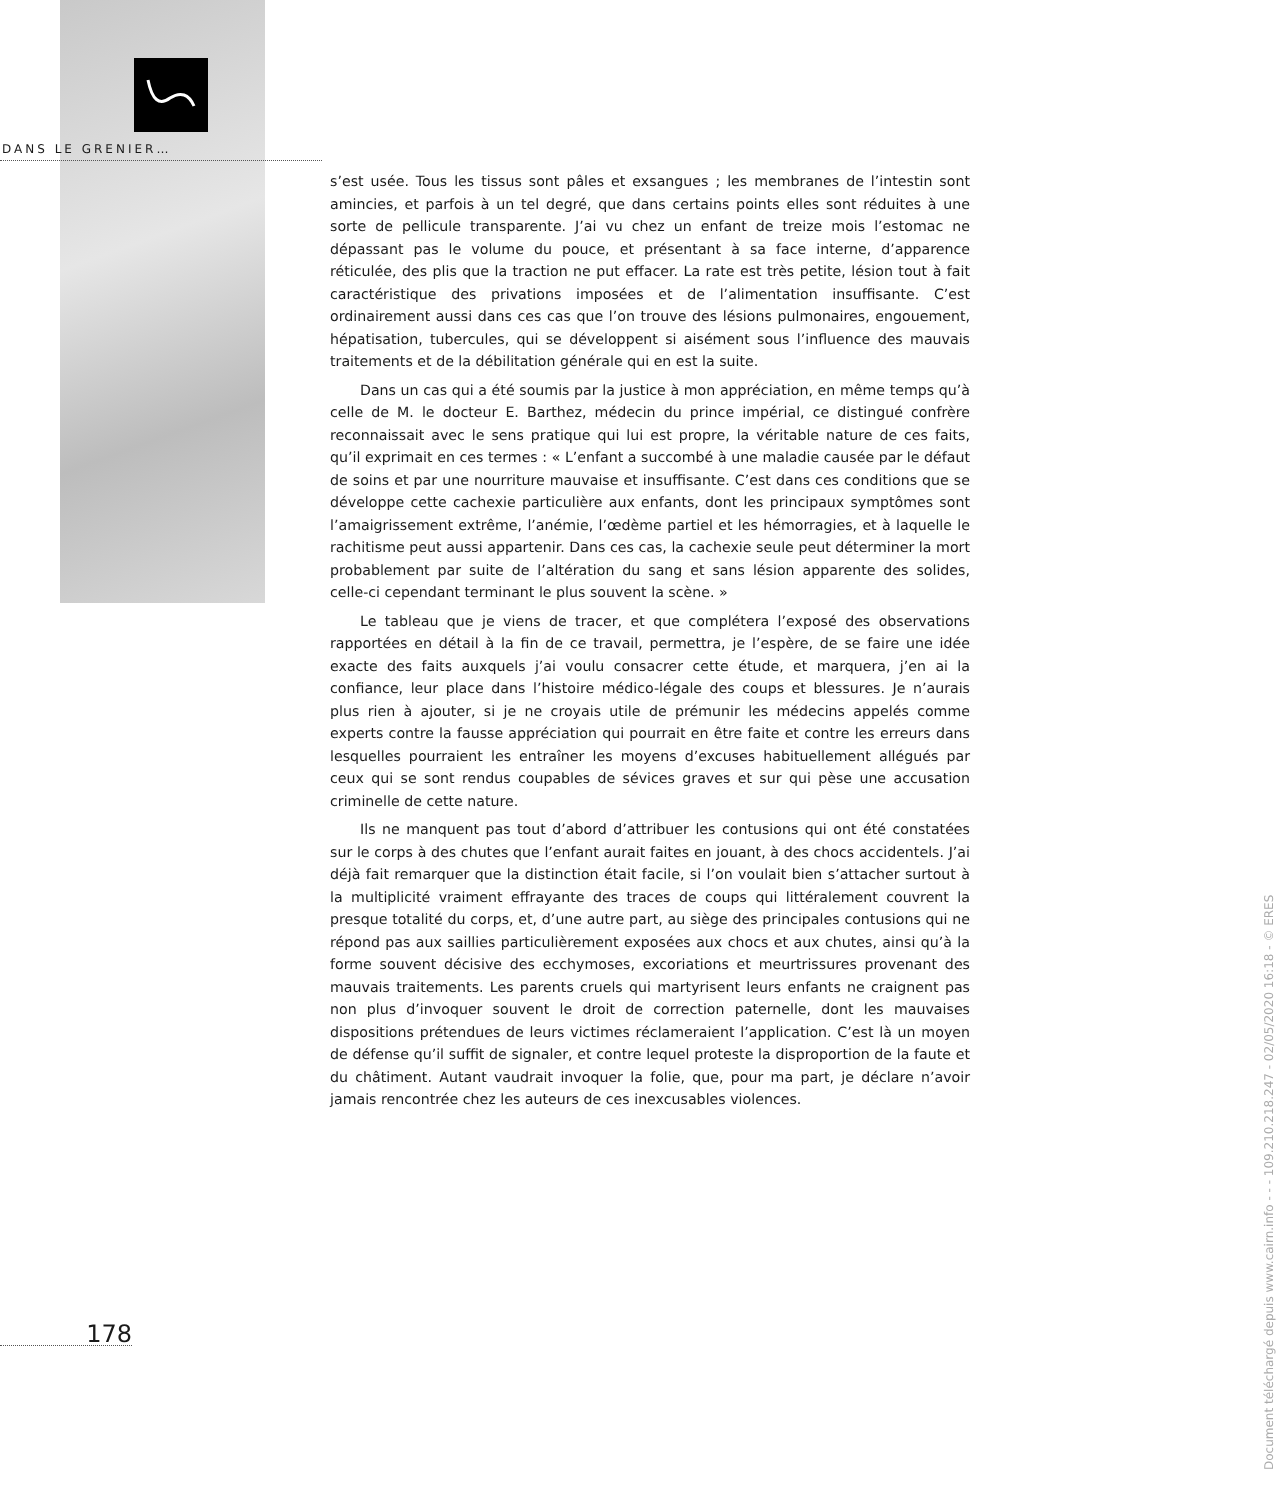DANS LE GRENIER…
s’est usée. Tous les tissus sont pâles et exsangues ; les membranes de l’intestin sont amincies, et parfois à un tel degré, que dans certains points elles sont réduites à une sorte de pellicule transparente. J’ai vu chez un enfant de treize mois l’estomac ne dépassant pas le volume du pouce, et présentant à sa face interne, d’apparence réticulée, des plis que la traction ne put effacer. La rate est très petite, lésion tout à fait caractéristique des privations imposées et de l’alimentation insuffisante. C’est ordinairement aussi dans ces cas que l’on trouve des lésions pulmonaires, engouement, hépatisation, tubercules, qui se développent si aisément sous l’influence des mauvais traitements et de la débilitation générale qui en est la suite.
Dans un cas qui a été soumis par la justice à mon appréciation, en même temps qu’à celle de M. le docteur E. Barthez, médecin du prince impérial, ce distingué confrère reconnaissait avec le sens pratique qui lui est propre, la véritable nature de ces faits, qu’il exprimait en ces termes : « L’enfant a succombé à une maladie causée par le défaut de soins et par une nourriture mauvaise et insuffisante. C’est dans ces conditions que se développe cette cachexie particulière aux enfants, dont les principaux symptômes sont l’amaigrissement extrême, l’anémie, l’œdème partiel et les hémorragies, et à laquelle le rachitisme peut aussi appartenir. Dans ces cas, la cachexie seule peut déterminer la mort probablement par suite de l’altération du sang et sans lésion apparente des solides, celle-ci cependant terminant le plus souvent la scène. »
Le tableau que je viens de tracer, et que complétera l’exposé des observations rapportées en détail à la fin de ce travail, permettra, je l’espère, de se faire une idée exacte des faits auxquels j’ai voulu consacrer cette étude, et marquera, j’en ai la confiance, leur place dans l’histoire médico-légale des coups et blessures. Je n’aurais plus rien à ajouter, si je ne croyais utile de prémunir les médecins appelés comme experts contre la fausse appréciation qui pourrait en être faite et contre les erreurs dans lesquelles pourraient les entraîner les moyens d’excuses habituellement allégués par ceux qui se sont rendus coupables de sévices graves et sur qui pèse une accusation criminelle de cette nature.
Ils ne manquent pas tout d’abord d’attribuer les contusions qui ont été constatées sur le corps à des chutes que l’enfant aurait faites en jouant, à des chocs accidentels. J’ai déjà fait remarquer que la distinction était facile, si l’on voulait bien s’attacher surtout à la multiplicité vraiment effrayante des traces de coups qui littéralement couvrent la presque totalité du corps, et, d’une autre part, au siège des principales contusions qui ne répond pas aux saillies particulièrement exposées aux chocs et aux chutes, ainsi qu’à la forme souvent décisive des ecchymoses, excoriations et meurtrissures provenant des mauvais traitements. Les parents cruels qui martyrisent leurs enfants ne craignent pas non plus d’invoquer souvent le droit de correction paternelle, dont les mauvaises dispositions prétendues de leurs victimes réclameraient l’application. C’est là un moyen de défense qu’il suffit de signaler, et contre lequel proteste la disproportion de la faute et du châtiment. Autant vaudrait invoquer la folie, que, pour ma part, je déclare n’avoir jamais rencontrée chez les auteurs de ces inexcusables violences.
178
Document téléchargé depuis www.cairn.info - - - 109.210.218.247 - 02/05/2020 16:18 - © ERES